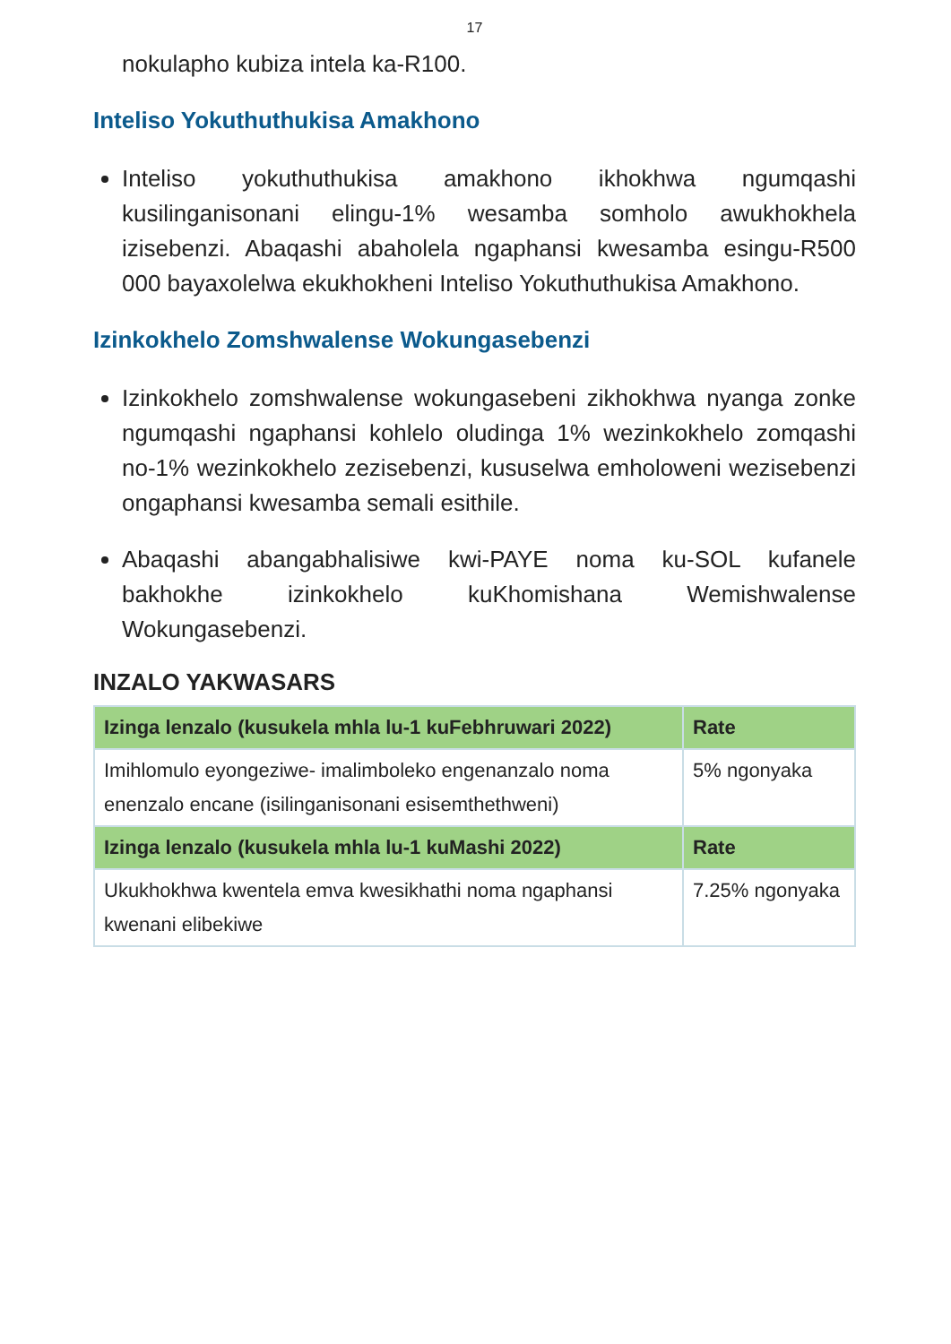17
nokulapho kubiza intela ka-R100.
Inteliso Yokuthuthukisa Amakhono
Inteliso yokuthuthukisa amakhono ikhokhwa ngumqashi kusilinganisonani elingu-1% wesamba somholo awukhokhela izisebenzi. Abaqashi abaholela ngaphansi kwesamba esingu-R500 000 bayaxolelwa ekukhokheni Inteliso Yokuthuthukisa Amakhono.
Izinkokhelo Zomshwalense Wokungasebenzi
Izinkokhelo zomshwalense wokungasebeni zikhokhwa nyanga zonke ngumqashi ngaphansi kohlelo oludinga 1% wezinkokhelo zomqashi no-1% wezinkokhelo zezisebenzi, kususelwa emholoweni wezisebenzi ongaphansi kwesamba semali esithile.
Abaqashi abangabhalisiwe kwi-PAYE noma ku-SOL kufanele bakhokhe izinkokhelo kuKhomishana Wemishwalense Wokungasebenzi.
INZALO YAKWASARS
| Izinga lenzalo (kusukela mhla lu-1 kuFebhruwari 2022) | Rate |
| --- | --- |
| Imihlomulo eyongeziwe- imalimboleko engenanzalo noma enenzalo encane (isilinganisonani esisemthethweni) | 5% ngonyaka |
| Izinga lenzalo (kusukela mhla lu-1 kuMashi 2022) | Rate |
| Ukukhokhwa kwentela emva kwesikhathi noma ngaphansi kwenani elibekiwe | 7.25% ngonyaka |